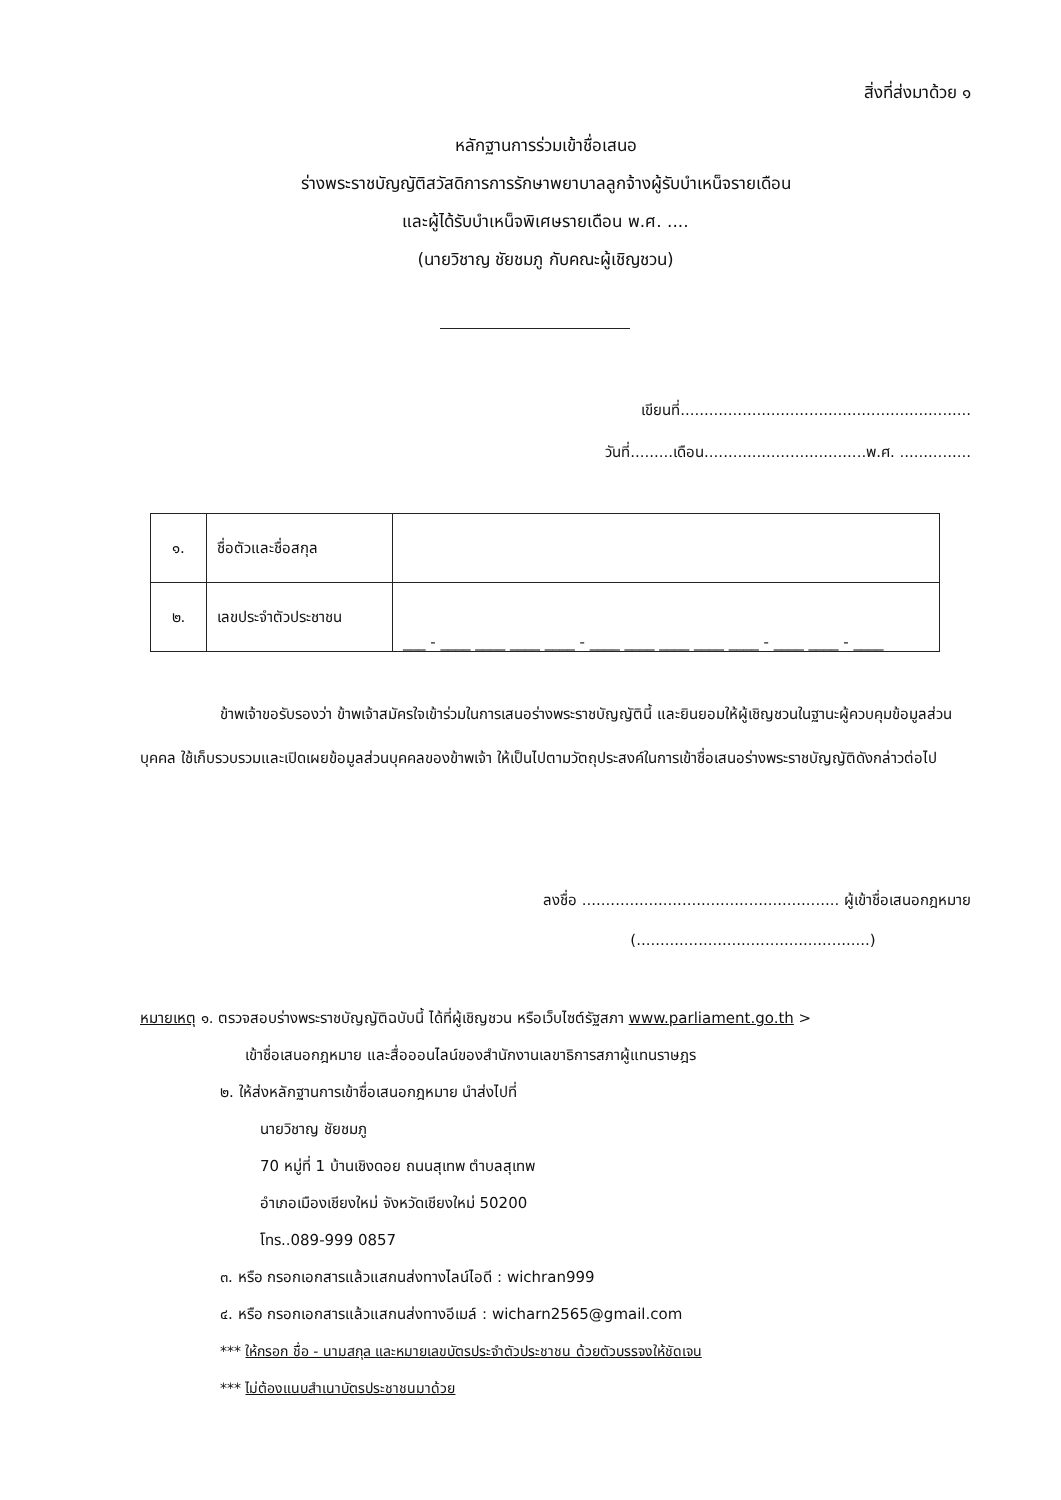สิ่งที่ส่งมาด้วย ๑
หลักฐานการร่วมเข้าชื่อเสนอ
ร่างพระราชบัญญัติสวัสดิการการรักษาพยาบาลลูกจ้างผู้รับบำเหน็จรายเดือน
และผู้ได้รับบำเหน็จพิเศษรายเดือน พ.ศ. ....
(นายวิชาญ ชัยชมภู กับคณะผู้เชิญชวน)
เขียนที่.............................................................
วันที่.........เดือน..................................พ.ศ. ...............
| ๑. | ชื่อตัวและชื่อสกุล | |
| ๒. | เลขประจำตัวประชาชน | ___ - ____ ____ ____ ____ - ____ ____ ____ ____ ____ - ____ ____ - ____ |
ข้าพเจ้าขอรับรองว่า ข้าพเจ้าสมัครใจเข้าร่วมในการเสนอร่างพระราชบัญญัตินี้ และยินยอมให้ผู้เชิญชวนในฐานะผู้ควบคุมข้อมูลส่วนบุคคล ใช้เก็บรวบรวมและเปิดเผยข้อมูลส่วนบุคคลของข้าพเจ้า ให้เป็นไปตามวัตถุประสงค์ในการเข้าชื่อเสนอร่างพระราชบัญญัติดังกล่าวต่อไป
ลงชื่อ ...................................................... ผู้เข้าชื่อเสนอกฎหมาย
(.................................................)
หมายเหตุ ๑. ตรวจสอบร่างพระราชบัญญัติฉบับนี้ ได้ที่ผู้เชิญชวน หรือเว็บไซต์รัฐสภา www.parliament.go.th >
เข้าชื่อเสนอกฎหมาย และสื่อออนไลน์ของสำนักงานเลขาธิการสภาผู้แทนราษฎร
๒. ให้ส่งหลักฐานการเข้าชื่อเสนอกฎหมาย นำส่งไปที่
นายวิชาญ ชัยชมภู
70 หมู่ที่ 1 บ้านเชิงดอย ถนนสุเทพ ตำบลสุเทพ
อำเภอเมืองเชียงใหม่ จังหวัดเชียงใหม่ 50200
โทร..089-999 0857
๓. หรือ กรอกเอกสารแล้วแสกนส่งทางไลน์ไอดี : wichran999
๔. หรือ กรอกเอกสารแล้วแสกนส่งทางอีเมล์ : wicharn2565@gmail.com
*** ให้กรอก ชื่อ - นามสกุล และหมายเลขบัตรประจำตัวประชาชน ด้วยตัวบรรจงให้ชัดเจน
*** ไม่ต้องแนบสำเนาบัตรประชาชนมาด้วย